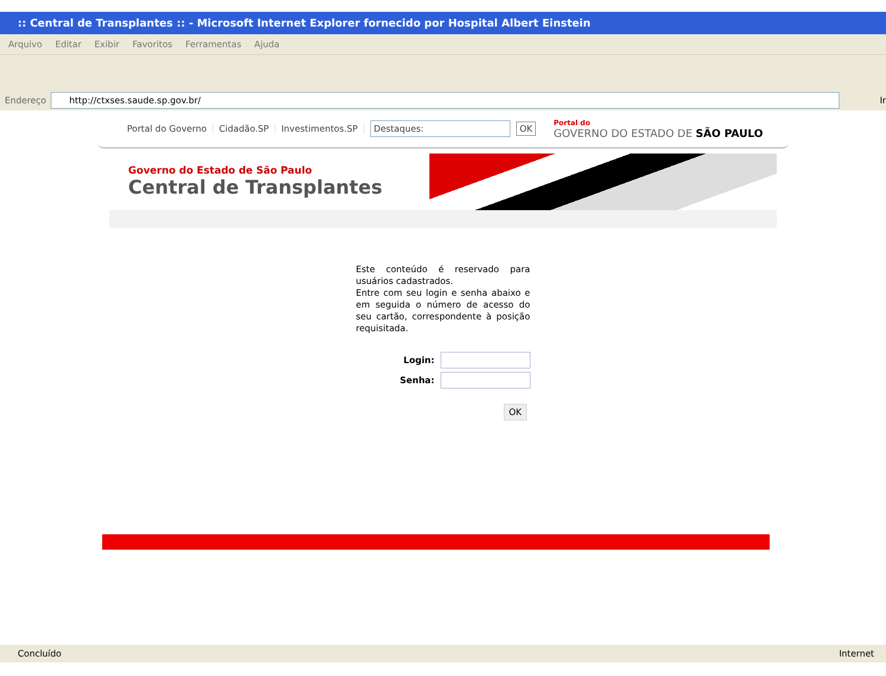:: Central de Transplantes :: - Microsoft Internet Explorer fornecido por Hospital Albert Einstein
Arquivo Editar Exibir Favoritos Ferramentas Ajuda
Endereço
http://ctxses.saude.sp.gov.br/
Ir
Portal do Governo Cidadão.SP Investimentos.SP
Destaques:
OK
Portal do
GOVERNO DO ESTADO DE SÃO PAULO
Governo do Estado de São Paulo
Central de Transplantes
Este conteúdo é reservado para usuários cadastrados.
Entre com seu login e senha abaixo e em seguida o número de acesso do seu cartão, correspondente à posição requisitada.
Login:
Senha:
OK
Concluído Internet